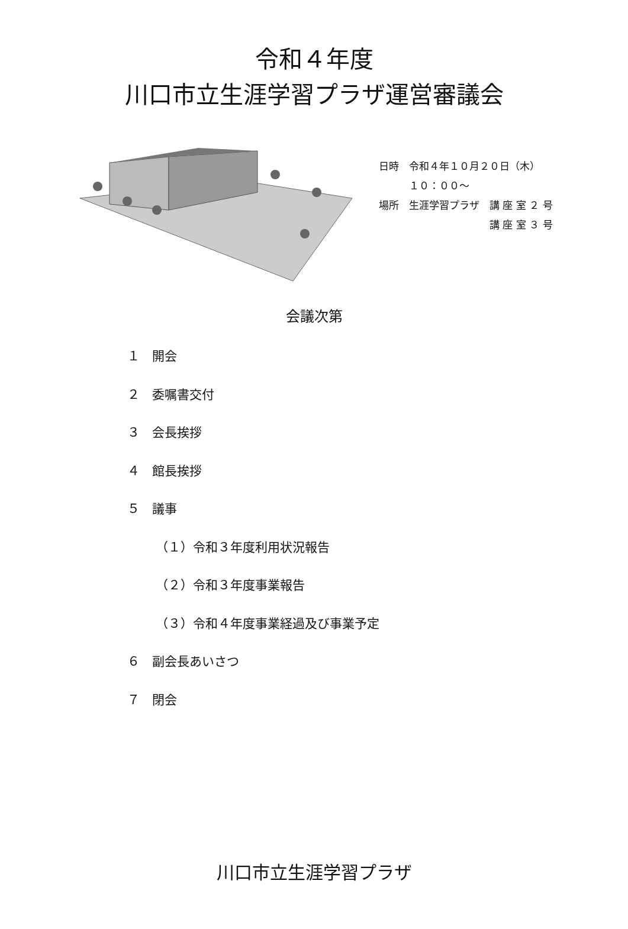令和４年度
川口市立生涯学習プラザ運営審議会
日時　令和４年１０月２０日（木）
　　　１０：００～
場所　生涯学習プラザ　講 座 室 ２ 号
　　　　　　　　　　　講 座 室 ３ 号
会議次第
１　開会
２　委嘱書交付
３　会長挨拶
４　館長挨拶
５　議事
（１）令和３年度利用状況報告
（２）令和３年度事業報告
（３）令和４年度事業経過及び事業予定
６　副会長あいさつ
７　閉会
川口市立生涯学習プラザ